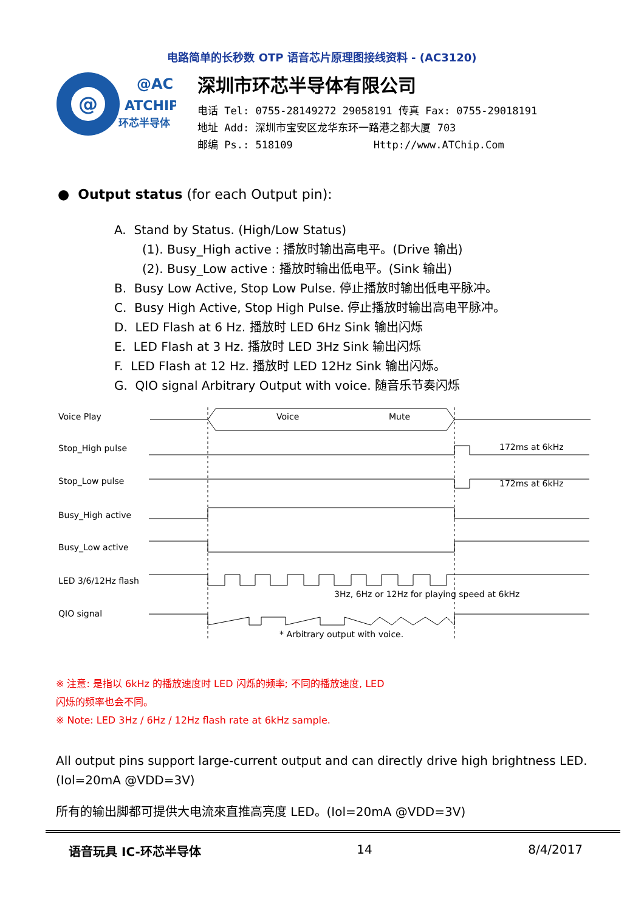电路简单的长秒数 OTP 语音芯片原理图接线资料 - (AC3120)
@
@AC
ATCHIP
环芯半导体
深圳市环芯半导体有限公司
电话 Tel: 0755-28149272 29058191 传真 Fax: 0755-29018191
地址 Add: 深圳市宝安区龙华东环一路港之都大厦 703
邮编 Ps.: 518109 Http://www.ATChip.Com
● Output status (for each Output pin):
A. Stand by Status. (High/Low Status)
(1). Busy_High active : 播放时输出高电平。(Drive 输出)
(2). Busy_Low active : 播放时输出低电平。(Sink 输出)
B. Busy Low Active, Stop Low Pulse. 停止播放时输出低电平脉冲。
C. Busy High Active, Stop High Pulse. 停止播放时输出高电平脉冲。
D. LED Flash at 6 Hz. 播放时 LED 6Hz Sink 输出闪烁
E. LED Flash at 3 Hz. 播放时 LED 3Hz Sink 输出闪烁
F. LED Flash at 12 Hz. 播放时 LED 12Hz Sink 输出闪烁。
G. QIO signal Arbitrary Output with voice. 随音乐节奏闪烁
Voice Play
Stop_High pulse
Stop_Low pulse
Busy_High active
Busy_Low active
LED 3/6/12Hz flash
QIO signal
Voice
Mute
172ms at 6kHz
172ms at 6kHz
3Hz, 6Hz or 12Hz for playing speed at 6kHz
* Arbitrary output with voice.
※ 注意: 是指以 6kHz 的播放速度时 LED 闪烁的频率; 不同的播放速度, LED
闪烁的频率也会不同。
※ Note: LED 3Hz / 6Hz / 12Hz flash rate at 6kHz sample.
All output pins support large-current output and can directly drive high brightness LED. (Iol=20mA @VDD=3V)
所有的输出脚都可提供大电流來直推高亮度 LED。(Iol=20mA @VDD=3V)
语音玩具 IC-环芯半导体 14 8/4/2017